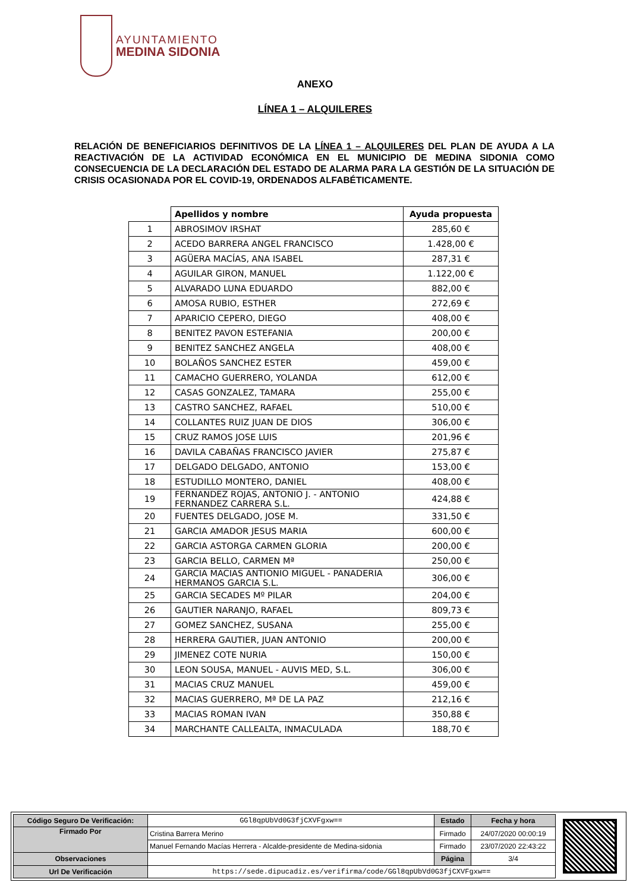AYUNTAMIENTO
MEDINA SIDONIA
ANEXO
LÍNEA 1 – ALQUILERES
RELACIÓN DE BENEFICIARIOS DEFINITIVOS DE LA LÍNEA 1 – ALQUILERES DEL PLAN DE AYUDA A LA REACTIVACIÓN DE LA ACTIVIDAD ECONÓMICA EN EL MUNICIPIO DE MEDINA SIDONIA COMO CONSECUENCIA DE LA DECLARACIÓN DEL ESTADO DE ALARMA PARA LA GESTIÓN DE LA SITUACIÓN DE CRISIS OCASIONADA POR EL COVID-19, ORDENADOS ALFABÉTICAMENTE.
| | Apellidos y nombre | Ayuda propuesta |
| 1 | ABROSIMOV IRSHAT | 285,60 € |
| 2 | ACEDO BARRERA ANGEL FRANCISCO | 1.428,00 € |
| 3 | AGÜERA MACÍAS, ANA ISABEL | 287,31 € |
| 4 | AGUILAR GIRON, MANUEL | 1.122,00 € |
| 5 | ALVARADO LUNA EDUARDO | 882,00 € |
| 6 | AMOSA RUBIO, ESTHER | 272,69 € |
| 7 | APARICIO CEPERO, DIEGO | 408,00 € |
| 8 | BENITEZ PAVON ESTEFANIA | 200,00 € |
| 9 | BENITEZ SANCHEZ ANGELA | 408,00 € |
| 10 | BOLAÑOS SANCHEZ ESTER | 459,00 € |
| 11 | CAMACHO GUERRERO, YOLANDA | 612,00 € |
| 12 | CASAS GONZALEZ, TAMARA | 255,00 € |
| 13 | CASTRO SANCHEZ, RAFAEL | 510,00 € |
| 14 | COLLANTES RUIZ JUAN DE DIOS | 306,00 € |
| 15 | CRUZ RAMOS JOSE LUIS | 201,96 € |
| 16 | DAVILA CABAÑAS FRANCISCO JAVIER | 275,87 € |
| 17 | DELGADO DELGADO, ANTONIO | 153,00 € |
| 18 | ESTUDILLO MONTERO, DANIEL | 408,00 € |
| 19 | FERNANDEZ ROJAS, ANTONIO J. - ANTONIO FERNANDEZ CARRERA S.L. | 424,88 € |
| 20 | FUENTES DELGADO, JOSE M. | 331,50 € |
| 21 | GARCIA AMADOR JESUS MARIA | 600,00 € |
| 22 | GARCIA ASTORGA CARMEN GLORIA | 200,00 € |
| 23 | GARCIA BELLO, CARMEN Mª | 250,00 € |
| 24 | GARCIA MACIAS ANTIONIO MIGUEL - PANADERIA HERMANOS GARCIA S.L. | 306,00 € |
| 25 | GARCIA SECADES Mº PILAR | 204,00 € |
| 26 | GAUTIER NARANJO, RAFAEL | 809,73 € |
| 27 | GOMEZ SANCHEZ, SUSANA | 255,00 € |
| 28 | HERRERA GAUTIER, JUAN ANTONIO | 200,00 € |
| 29 | JIMENEZ COTE NURIA | 150,00 € |
| 30 | LEON SOUSA, MANUEL - AUVIS MED, S.L. | 306,00 € |
| 31 | MACIAS CRUZ MANUEL | 459,00 € |
| 32 | MACIAS GUERRERO, Mª DE LA PAZ | 212,16 € |
| 33 | MACIAS ROMAN IVAN | 350,88 € |
| 34 | MARCHANTE CALLEALTA, INMACULADA | 188,70 € |
| Código Seguro De Verificación: | GGl8qpUbVd0G3fjCXVFgxw== | Estado | Fecha y hora |
| Firmado Por | Cristina Barrera Merino | Firmado | 24/07/2020 00:00:19 |
| | Manuel Fernando Macías Herrera - Alcalde-presidente de Medina-sidonia | Firmado | 23/07/2020 22:43:22 |
| Observaciones | | Página | 3/4 |
| Url De Verificación | https://sede.dipucadiz.es/verifirma/code/GGl8qpUbVd0G3fjCXVFgxw== | | |